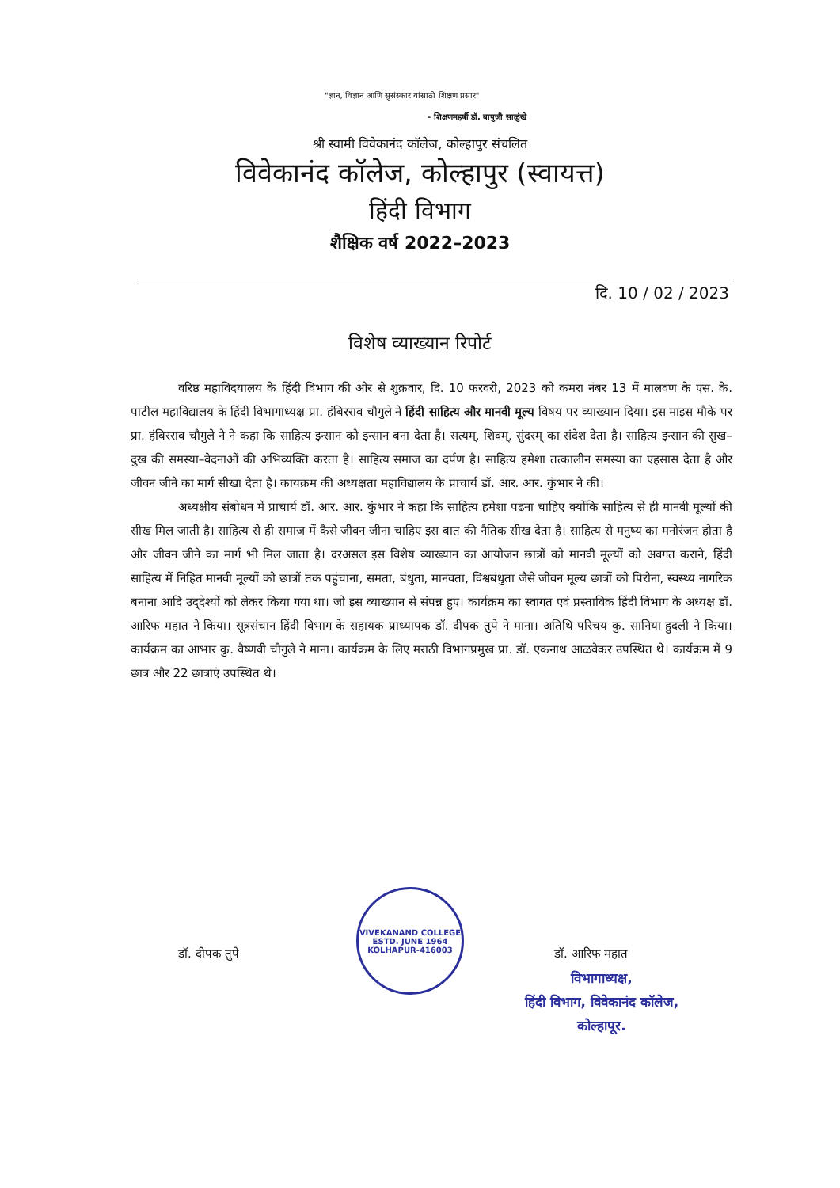"ज्ञान, विज्ञान आणि सुसंस्कार यांसाठी शिक्षण प्रसार"
- शिक्षणमहर्षी डॉ. बापुजी साळुंखे
श्री स्वामी विवेकानंद कॉलेज, कोल्हापुर संचलित
विवेकानंद कॉलेज, कोल्हापुर (स्वायत्त)
हिंदी विभाग
शैक्षिक वर्ष 2022–2023
दि. 10 / 02 / 2023
विशेष व्याख्यान रिपोर्ट
वरिष्ठ महाविदयालय के हिंदी विभाग की ओर से शुक्रवार, दि. 10 फरवरी, 2023 को कमरा नंबर 13 में मालवण के एस. के. पाटील महाविद्यालय के हिंदी विभागाध्यक्ष प्रा. हंबिरराव चौगुले ने हिंदी साहित्य और मानवी मूल्य विषय पर व्याख्यान दिया। इस माइस मौके पर प्रा. हंबिरराव चौगुले ने ने कहा कि साहित्य इन्सान को इन्सान बना देता है। सत्यम्, शिवम्, सुंदरम् का संदेश देता है। साहित्य इन्सान की सुख–दुख की समस्या–वेदनाओं की अभिव्यक्ति करता है। साहित्य समाज का दर्पण है। साहित्य हमेशा तत्कालीन समस्या का एहसास देता है और जीवन जीने का मार्ग सीखा देता है। कायक्रम की अध्यक्षता महाविद्यालय के प्राचार्य डॉ. आर. आर. कुंभार ने की।
अध्यक्षीय संबोधन में प्राचार्य डॉ. आर. आर. कुंभार ने कहा कि साहित्य हमेशा पढना चाहिए क्योंकि साहित्य से ही मानवी मूल्यों की सीख मिल जाती है। साहित्य से ही समाज में कैसे जीवन जीना चाहिए इस बात की नैतिक सीख देता है। साहित्य से मनुष्य का मनोरंजन होता है और जीवन जीने का मार्ग भी मिल जाता है। दरअसल इस विशेष व्याख्यान का आयोजन छात्रों को मानवी मूल्यों को अवगत कराने, हिंदी साहित्य में निहित मानवी मूल्यों को छात्रों तक पहुंचाना, समता, बंधुता, मानवता, विश्वबंधुता जैसे जीवन मूल्य छात्रों को पिरोना, स्वस्थ्य नागरिक बनाना आदि उद्‌देश्यों को लेकर किया गया था। जो इस व्याख्यान से संपन्न हुए। कार्यक्रम का स्वागत एवं प्रस्ताविक हिंदी विभाग के अध्यक्ष डॉ. आरिफ महात ने किया। सूत्रसंचान हिंदी विभाग के सहायक प्राध्यापक डॉ. दीपक तुपे ने माना। अतिथि परिचय कु. सानिया हुदली ने किया। कार्यक्रम का आभार कु. वैष्णवी चौगुले ने माना। कार्यक्रम के लिए मराठी विभागप्रमुख प्रा. डॉ. एकनाथ आळवेकर उपस्थित थे। कार्यक्रम में 9 छात्र और 22 छात्राएं उपस्थित थे।
डॉ. दीपक तुपे
VIVEKANAND COLLEGE
ESTD. JUNE 1964
KOLHAPUR-416003
डॉ. आरिफ महात
विभागाध्यक्ष,
हिंदी विभाग, विवेकानंद कॉलेज,
कोल्हापूर.